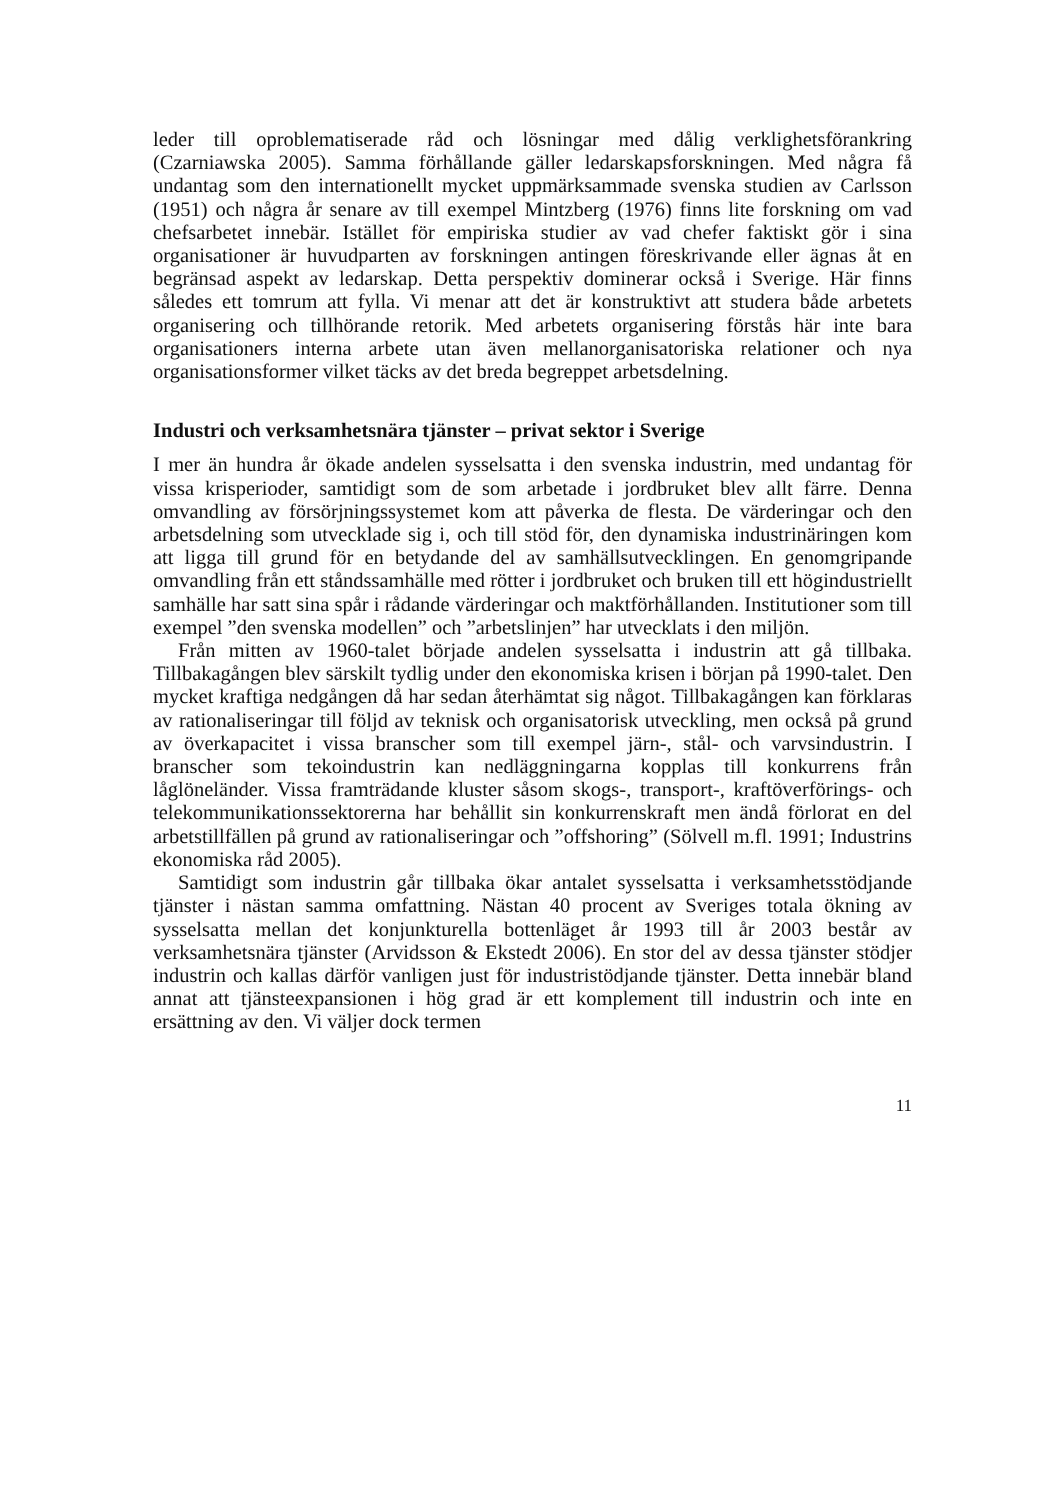leder till oproblematiserade råd och lösningar med dålig verklighetsförankring (Czarniawska 2005). Samma förhållande gäller ledarskapsforskningen. Med några få undantag som den internationellt mycket uppmärksammade svenska studien av Carlsson (1951) och några år senare av till exempel Mintzberg (1976) finns lite forskning om vad chefsarbetet innebär. Istället för empiriska studier av vad chefer faktiskt gör i sina organisationer är huvudparten av forskningen antingen föreskrivande eller ägnas åt en begränsad aspekt av ledarskap. Detta perspektiv dominerar också i Sverige. Här finns således ett tomrum att fylla. Vi menar att det är konstruktivt att studera både arbetets organisering och tillhörande retorik. Med arbetets organisering förstås här inte bara organisationers interna arbete utan även mellanorganisatoriska relationer och nya organisationsformer vilket täcks av det breda begreppet arbetsdelning.
Industri och verksamhetsnära tjänster – privat sektor i Sverige
I mer än hundra år ökade andelen sysselsatta i den svenska industrin, med undantag för vissa krisperioder, samtidigt som de som arbetade i jordbruket blev allt färre. Denna omvandling av försörjningssystemet kom att påverka de flesta. De värderingar och den arbetsdelning som utvecklade sig i, och till stöd för, den dynamiska industrinäringen kom att ligga till grund för en betydande del av samhällsutvecklingen. En genomgripande omvandling från ett ståndssamhälle med rötter i jordbruket och bruken till ett högindustriellt samhälle har satt sina spår i rådande värderingar och maktförhållanden. Institutioner som till exempel ”den svenska modellen” och ”arbetslinjen” har utvecklats i den miljön.
Från mitten av 1960-talet började andelen sysselsatta i industrin att gå tillbaka. Tillbakagången blev särskilt tydlig under den ekonomiska krisen i början på 1990-talet. Den mycket kraftiga nedgången då har sedan återhämtat sig något. Tillbakagången kan förklaras av rationaliseringar till följd av teknisk och organisatorisk utveckling, men också på grund av överkapacitet i vissa branscher som till exempel järn-, stål- och varvsindustrin. I branscher som tekoindustrin kan nedläggningarna kopplas till konkurrens från låglöneländer. Vissa framträdande kluster såsom skogs-, transport-, kraftöverförings- och telekommunikationssektorerna har behållit sin konkurrenskraft men ändå förlorat en del arbetstillfällen på grund av rationaliseringar och ”offshoring” (Sölvell m.fl. 1991; Industrins ekonomiska råd 2005).
Samtidigt som industrin går tillbaka ökar antalet sysselsatta i verksamhetsstödjande tjänster i nästan samma omfattning. Nästan 40 procent av Sveriges totala ökning av sysselsatta mellan det konjunkturella bottenläget år 1993 till år 2003 består av verksamhetsnära tjänster (Arvidsson & Ekstedt 2006). En stor del av dessa tjänster stödjer industrin och kallas därför vanligen just för industristödjande tjänster. Detta innebär bland annat att tjänsteexpansionen i hög grad är ett komplement till industrin och inte en ersättning av den. Vi väljer dock termen
11